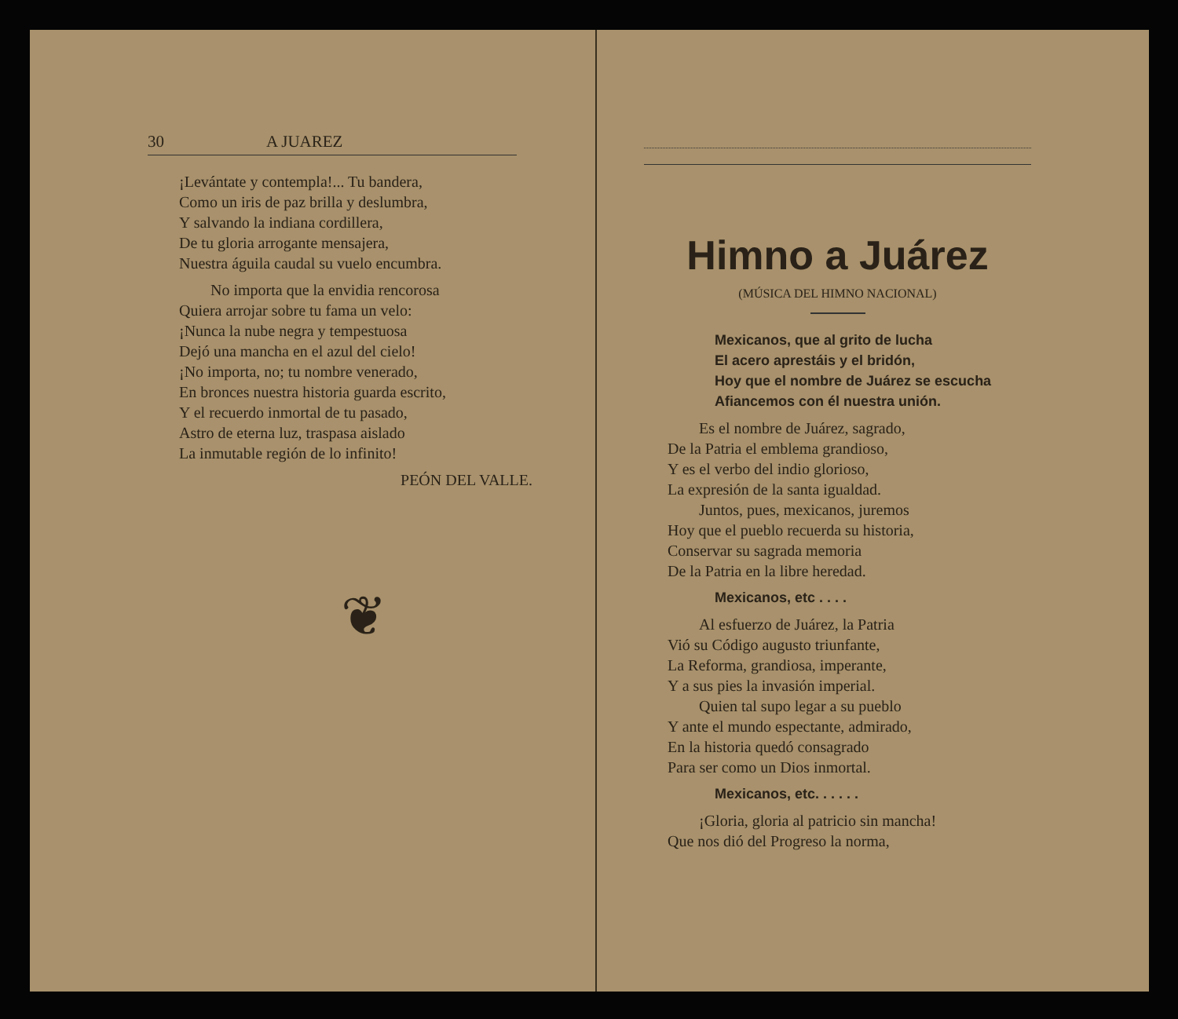30 A JUAREZ
¡Levántate y contempla!... Tu bandera,
Como un iris de paz brilla y deslumbra,
Y salvando la indiana cordillera,
De tu gloria arrogante mensajera,
Nuestra águila caudal su vuelo encumbra.
No importa que la envidia rencorosa
Quiera arrojar sobre tu fama un velo:
¡Nunca la nube negra y tempestuosa
Dejó una mancha en el azul del cielo!
¡No importa, no; tu nombre venerado,
En bronces nuestra historia guarda escrito,
Y el recuerdo inmortal de tu pasado,
Astro de eterna luz, traspasa aislado
La inmutable región de lo infinito!
PEÓN DEL VALLE.
❦
Himno a Juárez
(MÚSICA DEL HIMNO NACIONAL)
Mexicanos, que al grito de lucha
El acero aprestáis y el bridón,
Hoy que el nombre de Juárez se escucha
Afiancemos con él nuestra unión.
Es el nombre de Juárez, sagrado,
De la Patria el emblema grandioso,
Y es el verbo del indio glorioso,
La expresión de la santa igualdad.
Juntos, pues, mexicanos, juremos
Hoy que el pueblo recuerda su historia,
Conservar su sagrada memoria
De la Patria en la libre heredad.
Mexicanos, etc . . . .
Al esfuerzo de Juárez, la Patria
Vió su Código augusto triunfante,
La Reforma, grandiosa, imperante,
Y a sus pies la invasión imperial.
Quien tal supo legar a su pueblo
Y ante el mundo espectante, admirado,
En la historia quedó consagrado
Para ser como un Dios inmortal.
Mexicanos, etc. . . . . .
¡Gloria, gloria al patricio sin mancha!
Que nos dió del Progreso la norma,